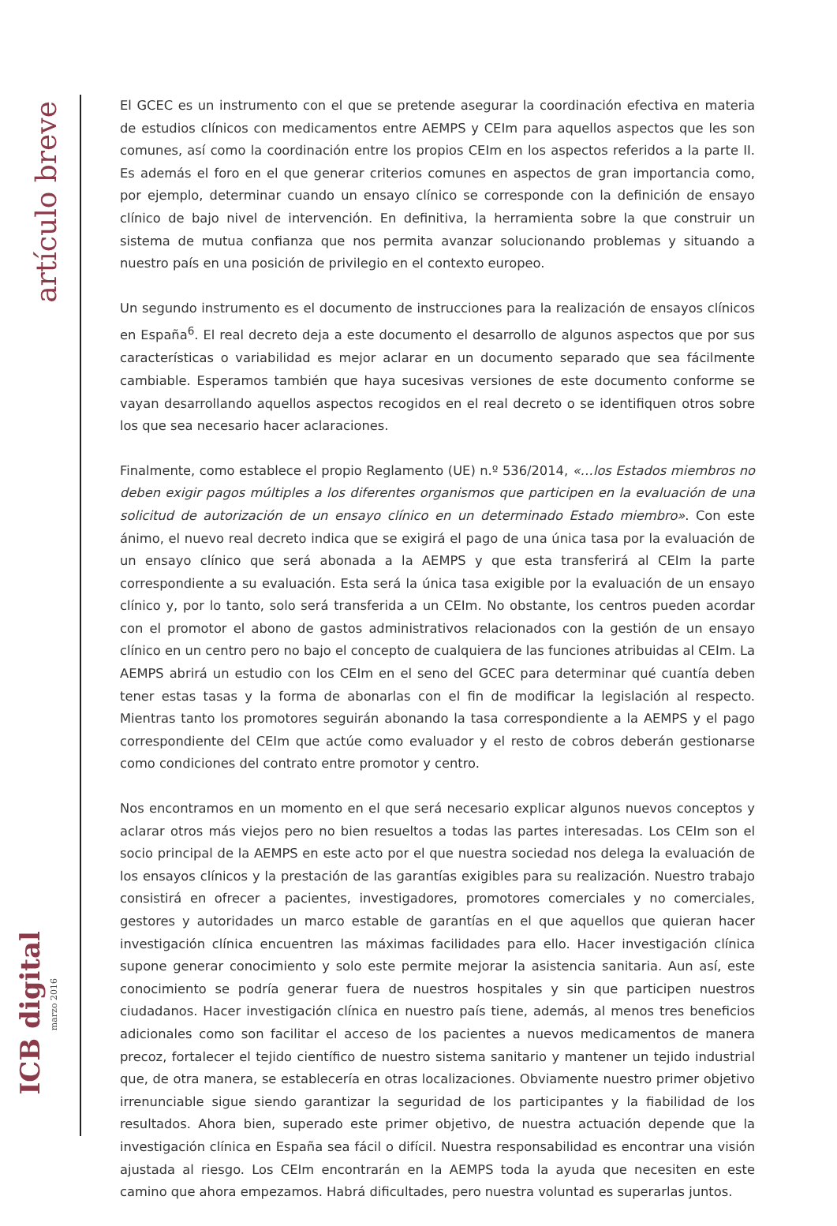artículo breve
ICB digital
marzo 2016
El GCEC es un instrumento con el que se pretende asegurar la coordinación efectiva en materia de estudios clínicos con medicamentos entre AEMPS y CEIm para aquellos aspectos que les son comunes, así como la coordinación entre los propios CEIm en los aspectos referidos a la parte II. Es además el foro en el que generar criterios comunes en aspectos de gran importancia como, por ejemplo, determinar cuando un ensayo clínico se corresponde con la definición de ensayo clínico de bajo nivel de intervención. En definitiva, la herramienta sobre la que construir un sistema de mutua confianza que nos permita avanzar solucionando problemas y situando a nuestro país en una posición de privilegio en el contexto europeo.
Un segundo instrumento es el documento de instrucciones para la realización de ensayos clínicos en España<sup>6</sup>. El real decreto deja a este documento el desarrollo de algunos aspectos que por sus características o variabilidad es mejor aclarar en un documento separado que sea fácilmente cambiable. Esperamos también que haya sucesivas versiones de este documento conforme se vayan desarrollando aquellos aspectos recogidos en el real decreto o se identifiquen otros sobre los que sea necesario hacer aclaraciones.
Finalmente, como establece el propio Reglamento (UE) n.º 536/2014, «…los Estados miembros no deben exigir pagos múltiples a los diferentes organismos que participen en la evaluación de una solicitud de autorización de un ensayo clínico en un determinado Estado miembro». Con este ánimo, el nuevo real decreto indica que se exigirá el pago de una única tasa por la evaluación de un ensayo clínico que será abonada a la AEMPS y que esta transferirá al CEIm la parte correspondiente a su evaluación. Esta será la única tasa exigible por la evaluación de un ensayo clínico y, por lo tanto, solo será transferida a un CEIm. No obstante, los centros pueden acordar con el promotor el abono de gastos administrativos relacionados con la gestión de un ensayo clínico en un centro pero no bajo el concepto de cualquiera de las funciones atribuidas al CEIm. La AEMPS abrirá un estudio con los CEIm en el seno del GCEC para determinar qué cuantía deben tener estas tasas y la forma de abonarlas con el fin de modificar la legislación al respecto. Mientras tanto los promotores seguirán abonando la tasa correspondiente a la AEMPS y el pago correspondiente del CEIm que actúe como evaluador y el resto de cobros deberán gestionarse como condiciones del contrato entre promotor y centro.
Nos encontramos en un momento en el que será necesario explicar algunos nuevos conceptos y aclarar otros más viejos pero no bien resueltos a todas las partes interesadas. Los CEIm son el socio principal de la AEMPS en este acto por el que nuestra sociedad nos delega la evaluación de los ensayos clínicos y la prestación de las garantías exigibles para su realización. Nuestro trabajo consistirá en ofrecer a pacientes, investigadores, promotores comerciales y no comerciales, gestores y autoridades un marco estable de garantías en el que aquellos que quieran hacer investigación clínica encuentren las máximas facilidades para ello. Hacer investigación clínica supone generar conocimiento y solo este permite mejorar la asistencia sanitaria. Aun así, este conocimiento se podría generar fuera de nuestros hospitales y sin que participen nuestros ciudadanos. Hacer investigación clínica en nuestro país tiene, además, al menos tres beneficios adicionales como son facilitar el acceso de los pacientes a nuevos medicamentos de manera precoz, fortalecer el tejido científico de nuestro sistema sanitario y mantener un tejido industrial que, de otra manera, se establecería en otras localizaciones. Obviamente nuestro primer objetivo irrenunciable sigue siendo garantizar la seguridad de los participantes y la fiabilidad de los resultados. Ahora bien, superado este primer objetivo, de nuestra actuación depende que la investigación clínica en España sea fácil o difícil. Nuestra responsabilidad es encontrar una visión ajustada al riesgo. Los CEIm encontrarán en la AEMPS toda la ayuda que necesiten en este camino que ahora empezamos. Habrá dificultades, pero nuestra voluntad es superarlas juntos.